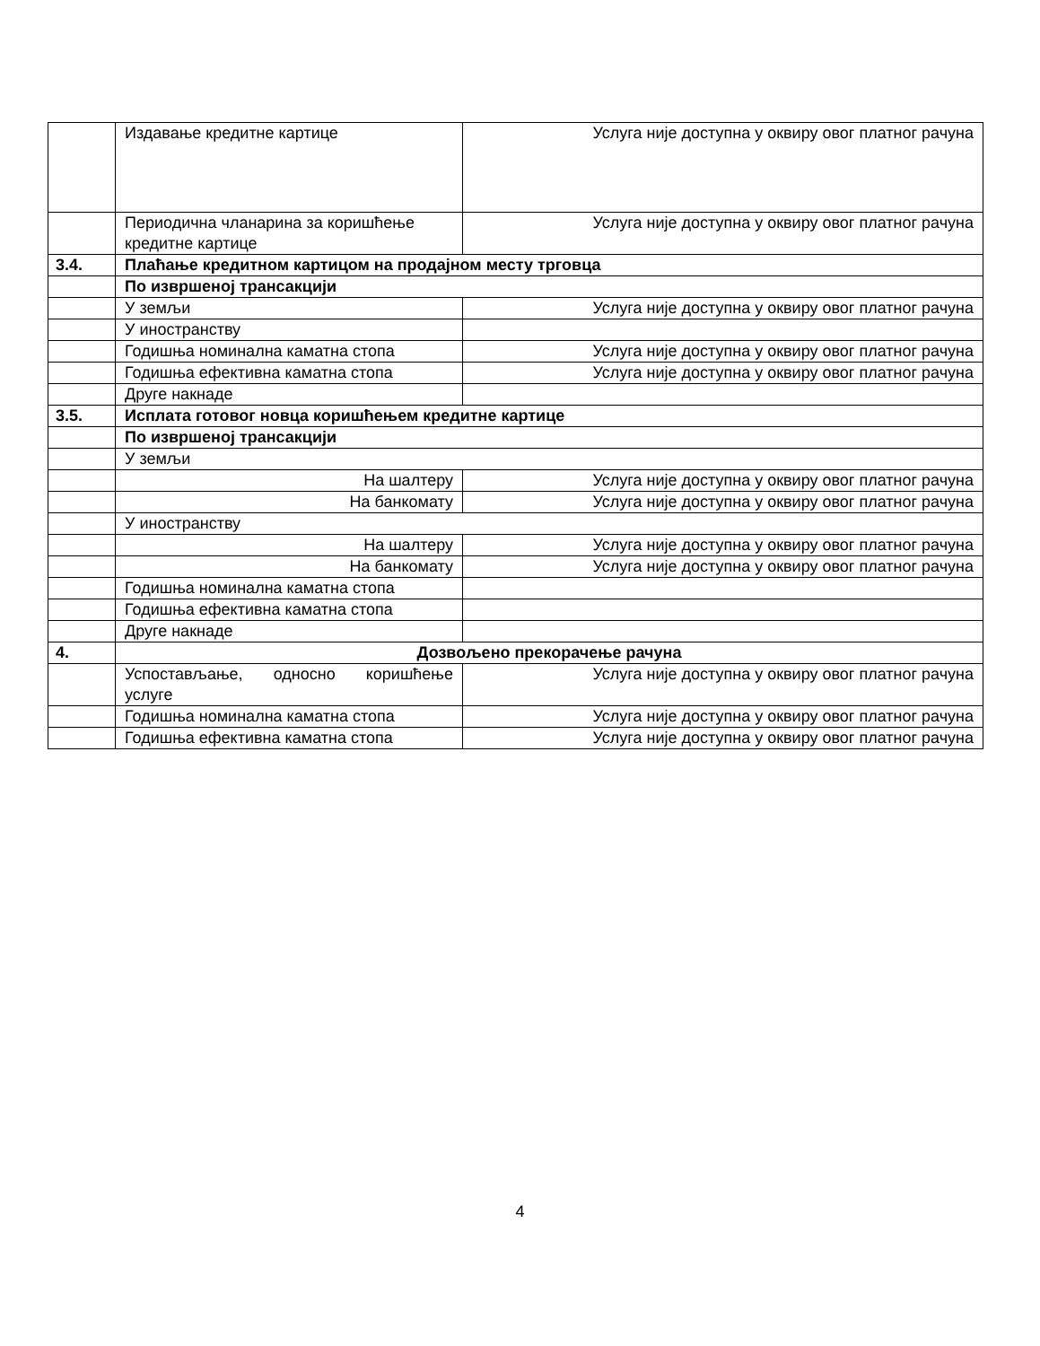| | Издавање кредитне картице | Услуга није доступна у оквиру овог платног рачуна |
| | Периодична чланарина за коришћење кредитне картице | Услуга није доступна у оквиру овог платног рачуна |
| 3.4. | Плаћање кредитном картицом на продајном месту трговца | |
| | По извршеној трансакцији | |
| | У земљи | Услуга није доступна у оквиру овог платног рачуна |
| | У иностранству | |
| | Годишња номинална каматна стопа | Услуга није доступна у оквиру овог платног рачуна |
| | Годишња ефективна каматна стопа | Услуга није доступна у оквиру овог платног рачуна |
| | Друге накнаде | |
| 3.5. | Исплата готовог новца коришћењем кредитне картице | |
| | По извршеној трансакцији | |
| | У земљи | |
| | На шалтеру | Услуга није доступна у оквиру овог платног рачуна |
| | На банкомату | Услуга није доступна у оквиру овог платног рачуна |
| | У иностранству | |
| | На шалтеру | Услуга није доступна у оквиру овог платног рачуна |
| | На банкомату | Услуга није доступна у оквиру овог платног рачуна |
| | Годишња номинална каматна стопа | |
| | Годишња ефективна каматна стопа | |
| | Друге накнаде | |
| 4. | Дозвољено прекорачење рачуна | |
| | Успостављање, односно коришћење услуге | Услуга није доступна у оквиру овог платног рачуна |
| | Годишња номинална каматна стопа | Услуга није доступна у оквиру овог платног рачуна |
| | Годишња ефективна каматна стопа | Услуга није доступна у оквиру овог платног рачуна |
4